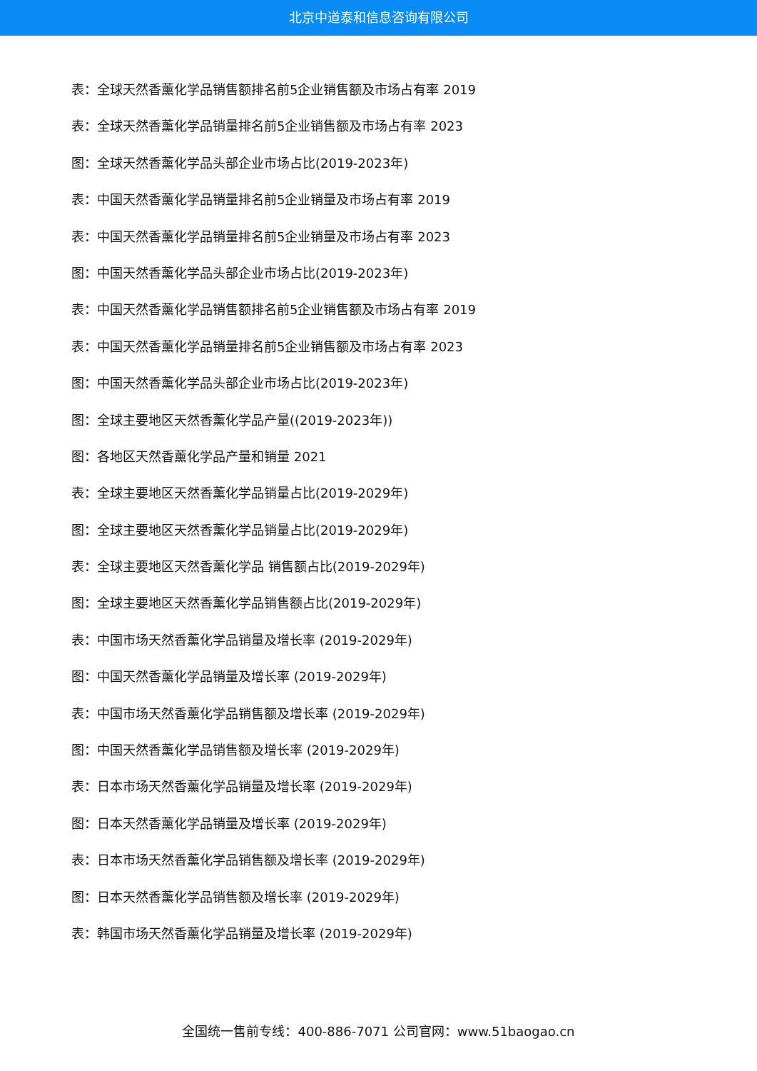北京中道泰和信息咨询有限公司
表：全球天然香薰化学品销售额排名前5企业销售额及市场占有率 2019
表：全球天然香薰化学品销量排名前5企业销售额及市场占有率 2023
图：全球天然香薰化学品头部企业市场占比(2019-2023年)
表：中国天然香薰化学品销量排名前5企业销量及市场占有率 2019
表：中国天然香薰化学品销量排名前5企业销量及市场占有率 2023
图：中国天然香薰化学品头部企业市场占比(2019-2023年)
表：中国天然香薰化学品销售额排名前5企业销售额及市场占有率 2019
表：中国天然香薰化学品销量排名前5企业销售额及市场占有率 2023
图：中国天然香薰化学品头部企业市场占比(2019-2023年)
图：全球主要地区天然香薰化学品产量((2019-2023年))
图：各地区天然香薰化学品产量和销量 2021
表：全球主要地区天然香薰化学品销量占比(2019-2029年)
图：全球主要地区天然香薰化学品销量占比(2019-2029年)
表：全球主要地区天然香薰化学品 销售额占比(2019-2029年)
图：全球主要地区天然香薰化学品销售额占比(2019-2029年)
表：中国市场天然香薰化学品销量及增长率 (2019-2029年)
图：中国天然香薰化学品销量及增长率 (2019-2029年)
表：中国市场天然香薰化学品销售额及增长率 (2019-2029年)
图：中国天然香薰化学品销售额及增长率 (2019-2029年)
表：日本市场天然香薰化学品销量及增长率 (2019-2029年)
图：日本天然香薰化学品销量及增长率 (2019-2029年)
表：日本市场天然香薰化学品销售额及增长率 (2019-2029年)
图：日本天然香薰化学品销售额及增长率 (2019-2029年)
表：韩国市场天然香薰化学品销量及增长率 (2019-2029年)
全国统一售前专线：400-886-7071 公司官网：www.51baogao.cn